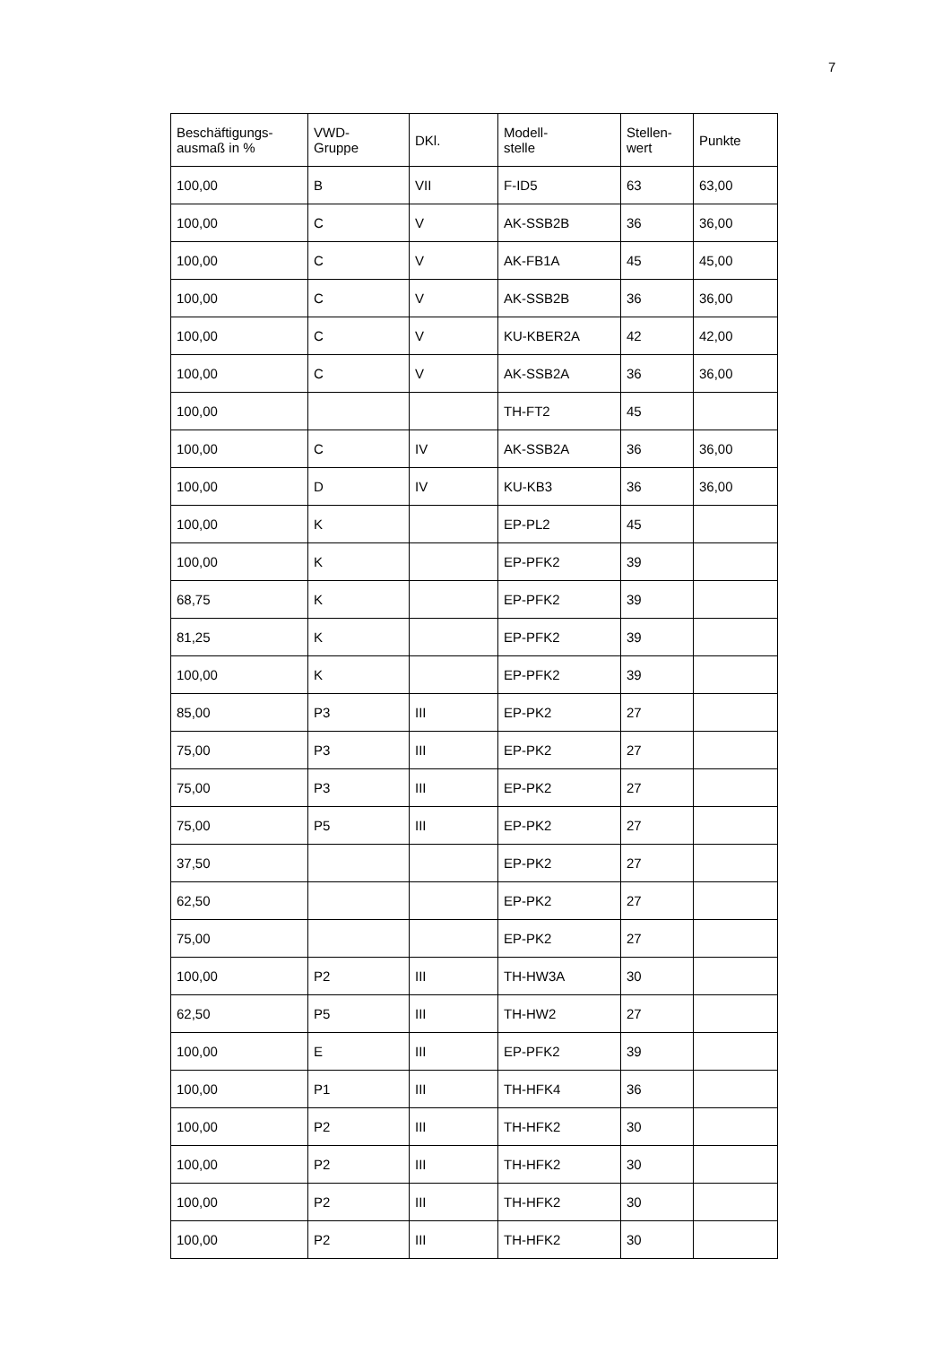7
| Beschäftigungs- ausmaß in % | VWD- Gruppe | DKl. | Modell- stelle | Stellen- wert | Punkte |
| --- | --- | --- | --- | --- | --- |
| 100,00 | B | VII | F-ID5 | 63 | 63,00 |
| 100,00 | C | V | AK-SSB2B | 36 | 36,00 |
| 100,00 | C | V | AK-FB1A | 45 | 45,00 |
| 100,00 | C | V | AK-SSB2B | 36 | 36,00 |
| 100,00 | C | V | KU-KBER2A | 42 | 42,00 |
| 100,00 | C | V | AK-SSB2A | 36 | 36,00 |
| 100,00 | | | TH-FT2 | 45 | |
| 100,00 | C | IV | AK-SSB2A | 36 | 36,00 |
| 100,00 | D | IV | KU-KB3 | 36 | 36,00 |
| 100,00 | K | | EP-PL2 | 45 | |
| 100,00 | K | | EP-PFK2 | 39 | |
| 68,75 | K | | EP-PFK2 | 39 | |
| 81,25 | K | | EP-PFK2 | 39 | |
| 100,00 | K | | EP-PFK2 | 39 | |
| 85,00 | P3 | III | EP-PK2 | 27 | |
| 75,00 | P3 | III | EP-PK2 | 27 | |
| 75,00 | P3 | III | EP-PK2 | 27 | |
| 75,00 | P5 | III | EP-PK2 | 27 | |
| 37,50 | | | EP-PK2 | 27 | |
| 62,50 | | | EP-PK2 | 27 | |
| 75,00 | | | EP-PK2 | 27 | |
| 100,00 | P2 | III | TH-HW3A | 30 | |
| 62,50 | P5 | III | TH-HW2 | 27 | |
| 100,00 | E | III | EP-PFK2 | 39 | |
| 100,00 | P1 | III | TH-HFK4 | 36 | |
| 100,00 | P2 | III | TH-HFK2 | 30 | |
| 100,00 | P2 | III | TH-HFK2 | 30 | |
| 100,00 | P2 | III | TH-HFK2 | 30 | |
| 100,00 | P2 | III | TH-HFK2 | 30 | |